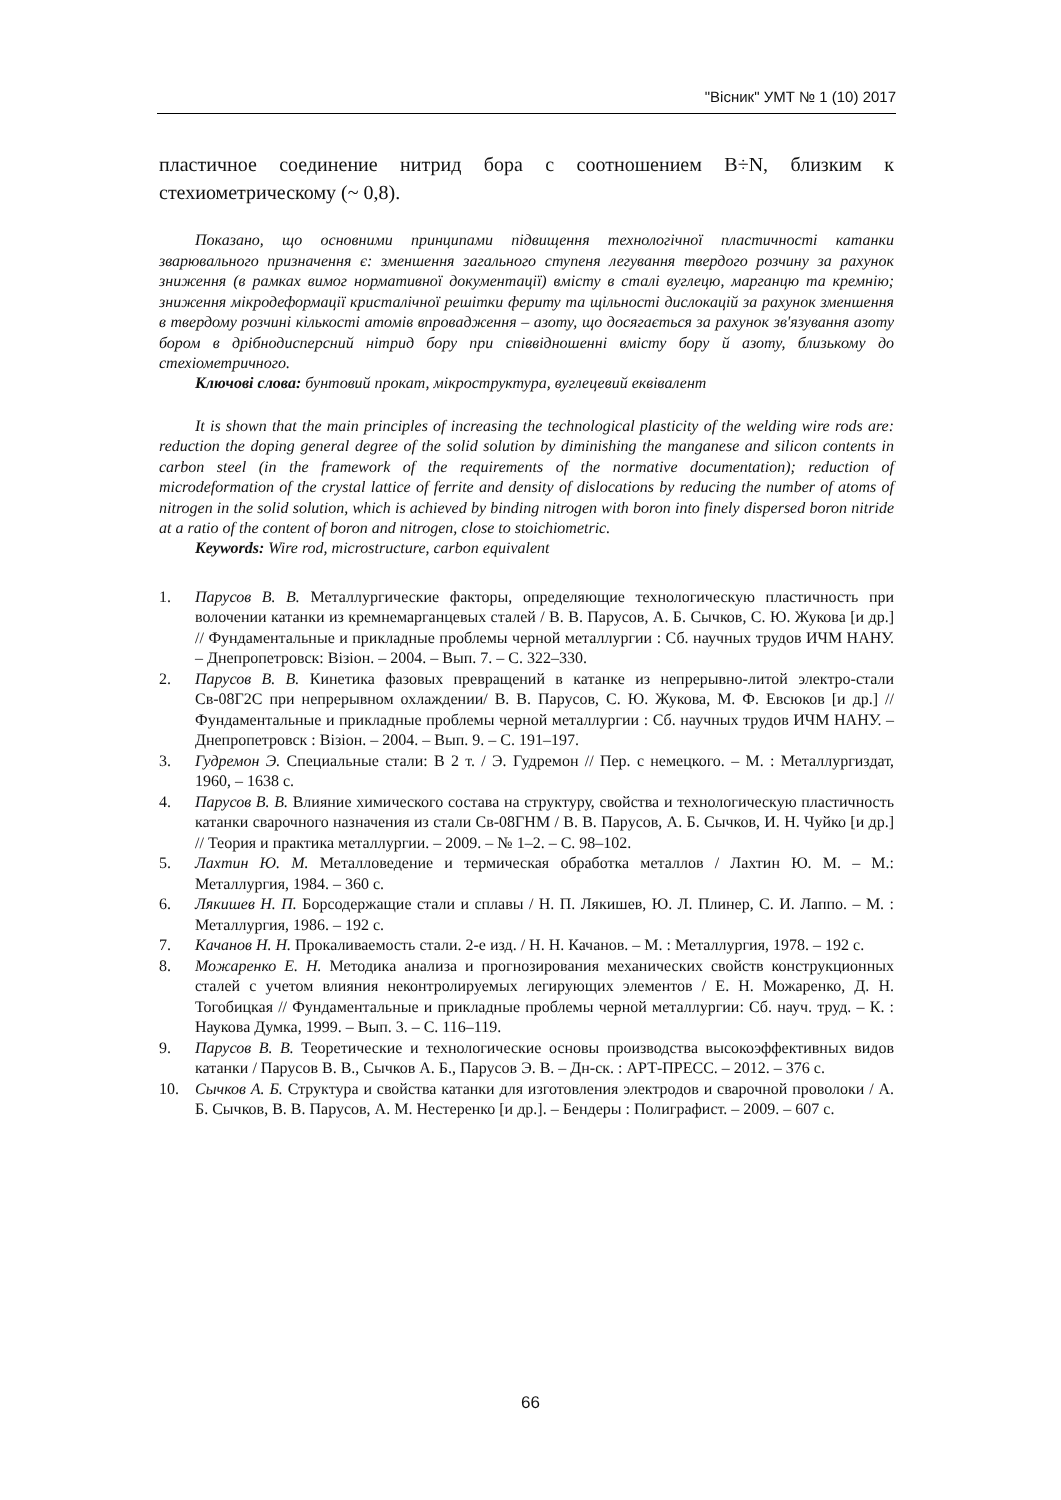"Вісник" УМТ № 1 (10) 2017
пластичное соединение нитрид бора с соотношением B÷N, близким к стехиометрическому (~ 0,8).
Показано, що основними принципами підвищення технологічної пластичності катанки зварювального призначення є: зменшення загального ступеня легування твердого розчину за рахунок зниження (в рамках вимог нормативної документації) вмісту в сталі вуглецю, марганцю та кремнію; зниження мікродеформації кристалічної решітки фериту та щільності дислокацій за рахунок зменшення в твердому розчині кількості атомів впровадження – азоту, що досягається за рахунок зв'язування азоту бором в дрібнодисперсний нітрид бору при співвідношенні вмісту бору й азоту, близькому до стехіометричного.
Ключові слова: бунтовий прокат, мікроструктура, вуглецевий еквівалент
It is shown that the main principles of increasing the technological plasticity of the welding wire rods are: reduction the doping general degree of the solid solution by diminishing the manganese and silicon contents in carbon steel (in the framework of the requirements of the normative documentation); reduction of microdeformation of the crystal lattice of ferrite and density of dislocations by reducing the number of atoms of nitrogen in the solid solution, which is achieved by binding nitrogen with boron into finely dispersed boron nitride at a ratio of the content of boron and nitrogen, close to stoichiometric.
Keywords: Wire rod, microstructure, carbon equivalent
1. Парусов В. В. Металлургические факторы, определяющие технологическую пластичность при волочении катанки из кремнемарганцевых сталей / В. В. Парусов, А. Б. Сычков, С. Ю. Жукова [и др.] // Фундаментальные и прикладные проблемы черной металлургии : Сб. научных трудов ИЧМ НАНУ. – Днепропетровск: Візіон. – 2004. – Вып. 7. – С. 322–330.
2. Парусов В. В. Кинетика фазовых превращений в катанке из непрерывно-литой электро-стали Св-08Г2С при непрерывном охлаждении/ В. В. Парусов, С. Ю. Жукова, М. Ф. Евсюков [и др.] // Фундаментальные и прикладные проблемы черной металлургии : Сб. научных трудов ИЧМ НАНУ. – Днепропетровск : Візіон. – 2004. – Вып. 9. – С. 191–197.
3. Гудремон Э. Специальные стали: В 2 т. / Э. Гудремон // Пер. с немецкого. – М. : Металлургиздат, 1960, – 1638 с.
4. Парусов В. В. Влияние химического состава на структуру, свойства и технологическую пластичность катанки сварочного назначения из стали Св-08ГНМ / В. В. Парусов, А. Б. Сычков, И. Н. Чуйко [и др.] // Теория и практика металлургии. – 2009. – № 1–2. – С. 98–102.
5. Лахтин Ю. М. Металловедение и термическая обработка металлов / Лахтин Ю. М. – М.: Металлургия, 1984. – 360 с.
6. Лякишев Н. П. Борсодержащие стали и сплавы / Н. П. Лякишев, Ю. Л. Плинер, С. И. Лаппо. – М. : Металлургия, 1986. – 192 с.
7. Качанов Н. Н. Прокаливаемость стали. 2-е изд. / Н. Н. Качанов. – М. : Металлургия, 1978. – 192 с.
8. Можаренко Е. Н. Методика анализа и прогнозирования механических свойств конструкционных сталей с учетом влияния неконтролируемых легирующих элементов / Е. Н. Можаренко, Д. Н. Тогобицкая // Фундаментальные и прикладные проблемы черной металлургии: Сб. науч. труд. – К. : Наукова Думка, 1999. – Вып. 3. – С. 116–119.
9. Парусов В. В. Теоретические и технологические основы производства высокоэффективных видов катанки / Парусов В. В., Сычков А. Б., Парусов Э. В. – Дн-ск. : АРТ-ПРЕСС. – 2012. – 376 с.
10. Сычков А. Б. Структура и свойства катанки для изготовления электродов и сварочной проволоки / А. Б. Сычков, В. В. Парусов, А. М. Нестеренко [и др.]. – Бендеры : Полиграфист. – 2009. – 607 с.
66